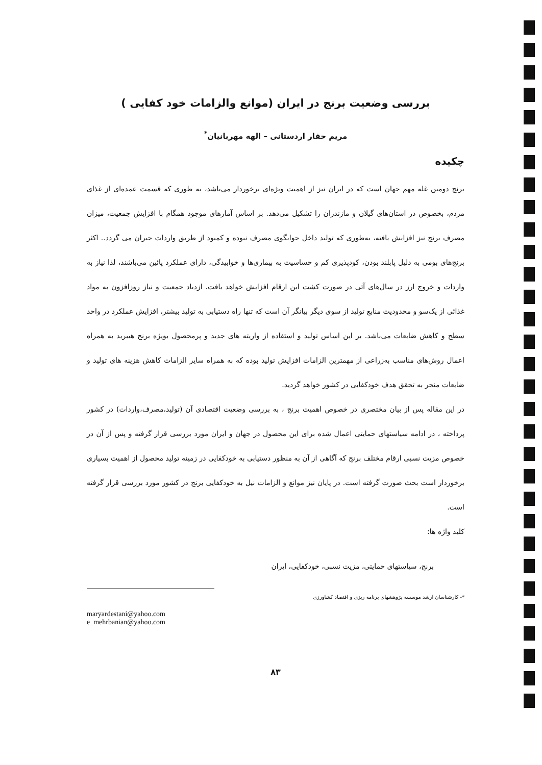بررسی وضعیت برنج در ایران (موانع والزامات خود کفایی )
مریم حفار اردستانی – الهه مهربانیان<sup>*</sup>
چکیده
برنج دومین غله مهم جهان است که در ایران نیز از اهمیت ویژه‌ای برخوردار می‌باشد، به طوری که قسمت عمده‌ای از غذای مردم، بخصوص در استان‌های گیلان و مازندران را تشکیل می‌دهد. بر اساس آمارهای موجود همگام با افزایش جمعیت، میزان مصرف برنج نیز افزایش یافته، به‌طوری که تولید داخل جوابگوی مصرف نبوده و کمبود از طریق واردات جبران می گردد.. اکثر برنج‌های بومی به دلیل پابلند بودن، کودپذیری کم و حساسیت به بیماری‌ها و خوابیدگی، دارای عملکرد پائین می‌باشند، لذا نیاز به واردات و خروج ارز در سال‌های آتی در صورت کشت این ارقام افزایش خواهد یافت. ازدیاد جمعیت و نیاز روزافزون به مواد غذائی از یک‌سو و محدودیت منابع تولید از سوی دیگر بیانگر آن است که تنها راه دستیابی به تولید بیشتر، افزایش عملکرد در واحد سطح و کاهش ضایعات می‌باشد. بر این اساس تولید و استفاده از واریته های جدید و پرمحصول بویژه برنج هیبرید به همراه اعمال روش‌های مناسب به‌زراعی از مهمترین الزامات افزایش تولید بوده که به همراه سایر الزامات کاهش هزینه های تولید و ضایعات منجر به تحقق هدف خودکفایی در کشور خواهد گردید.
در این مقاله پس از بیان مختصری در خصوص اهمیت برنج ، به بررسی وضعیت اقتصادی آن (تولید،مصرف،واردات) در کشور پرداخته ، در ادامه سیاستهای حمایتی اعمال شده برای این محصول در جهان و ایران مورد بررسی قرار گرفته و پس از آن در خصوص مزیت نسبی ارقام مختلف برنج که آگاهی از آن به منظور دستیابی به خودکفایی در زمینه تولید محصول از اهمیت بسیاری برخوردار است بحث صورت گرفته است. در پایان نیز موانع و الزامات نیل به خودکفایی برنج در کشور مورد بررسی قرار گرفته است.
کلید واژه ها:
برنج، سیاستهای حمایتی، مزیت نسبی، خودکفایی، ایران
*- کارشناسان ارشد موسسه پژوهشهای برنامه ریزی و اقتصاد کشاورزی
maryardestani@yahoo.com
e_mehrbanian@yahoo.com
۸۳